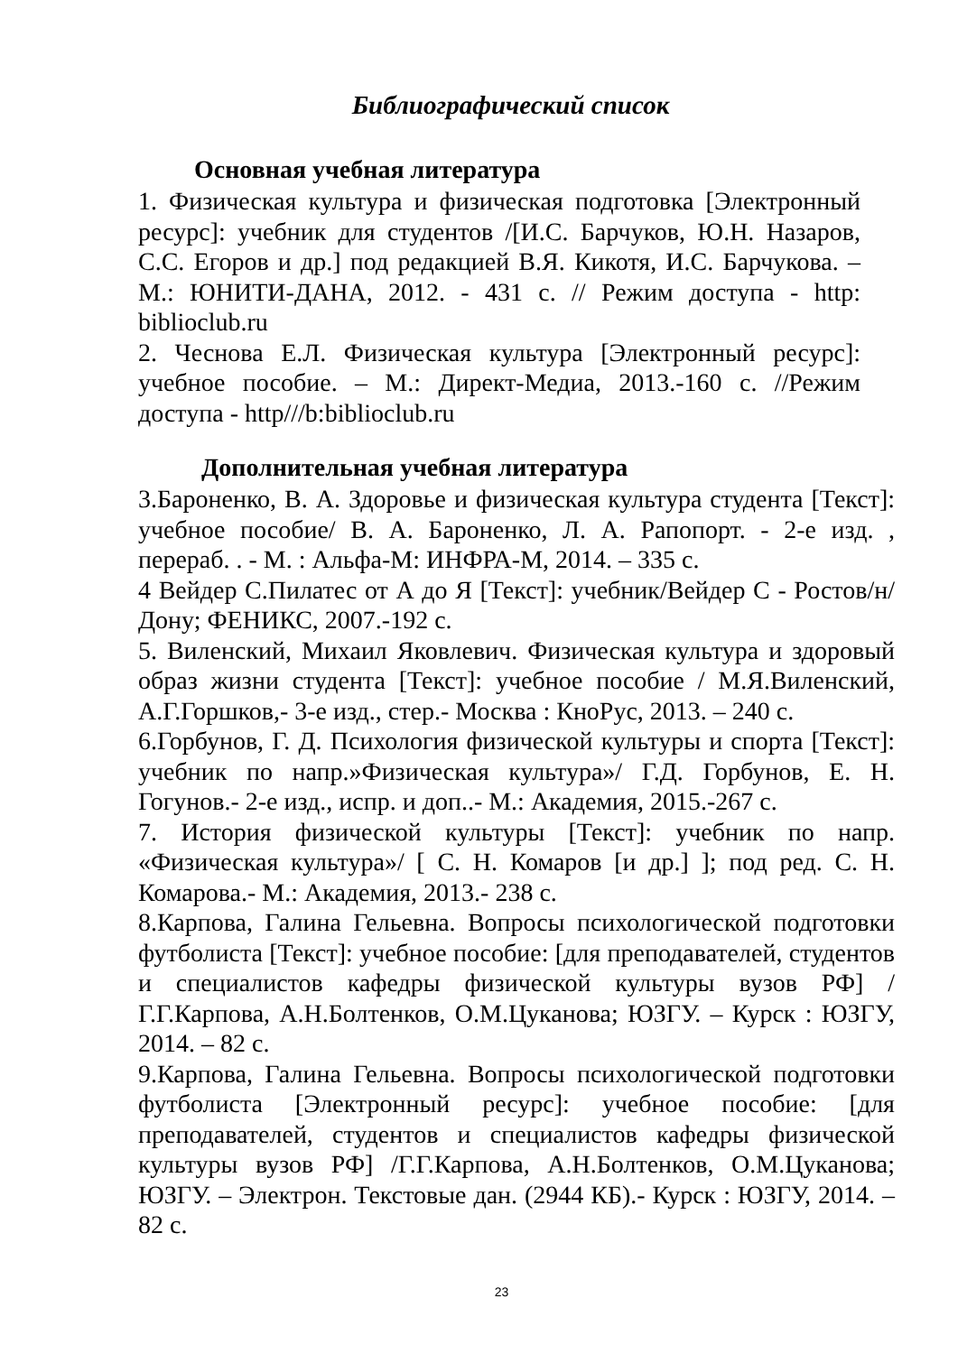Библиографический список
Основная учебная литература
1. Физическая культура и физическая подготовка [Электронный ресурс]: учебник для студентов /[И.С. Барчуков, Ю.Н. Назаров, С.С. Егоров и др.] под редакцией В.Я. Кикотя, И.С. Барчукова. – М.: ЮНИТИ-ДАНА, 2012. - 431 с. // Режим доступа - http: biblioclub.ru
2. Чеснова Е.Л. Физическая культура [Электронный ресурс]: учебное пособие. – М.: Директ-Медиа, 2013.-160 с. //Режим доступа - http///b:biblioclub.ru
Дополнительная учебная литература
3.Бароненко, В. А. Здоровье и физическая культура студента [Текст]: учебное пособие/ В. А. Бароненко, Л. А. Рапопорт. - 2-е изд. , перераб. . - М. : Альфа-М: ИНФРА-М, 2014. – 335 с.
4 Вейдер С.Пилатес от А до Я [Текст]: учебник/Вейдер С - Ростов/н/Дону; ФЕНИКС, 2007.-192 с.
5. Виленский, Михаил Яковлевич. Физическая культура и здоровый образ жизни студента [Текст]: учебное пособие / М.Я.Виленский, А.Г.Горшков,- 3-е изд., стер.- Москва : КноРус, 2013. – 240 с.
6.Горбунов, Г. Д. Психология физической культуры и спорта [Текст]: учебник по напр.»Физическая культура»/ Г.Д. Горбунов, Е. Н. Гогунов.- 2-е изд., испр. и доп..- М.: Академия, 2015.-267 с.
7. История физической культуры [Текст]: учебник по напр. «Физическая культура»/ [ С. Н. Комаров [и др.] ]; под ред. С. Н. Комарова.- М.: Академия, 2013.- 238 с.
8.Карпова, Галина Гельевна. Вопросы психологической подготовки футболиста [Текст]: учебное пособие: [для преподавателей, студентов и специалистов кафедры физической культуры вузов РФ] /Г.Г.Карпова, А.Н.Болтенков, О.М.Цуканова; ЮЗГУ. – Курск : ЮЗГУ, 2014. – 82 с.
9.Карпова, Галина Гельевна. Вопросы психологической подготовки футболиста [Электронный ресурс]: учебное пособие: [для преподавателей, студентов и специалистов кафедры физической культуры вузов РФ] /Г.Г.Карпова, А.Н.Болтенков, О.М.Цуканова; ЮЗГУ. – Электрон. Текстовые дан. (2944 КБ).- Курск : ЮЗГУ, 2014. – 82 с.
23